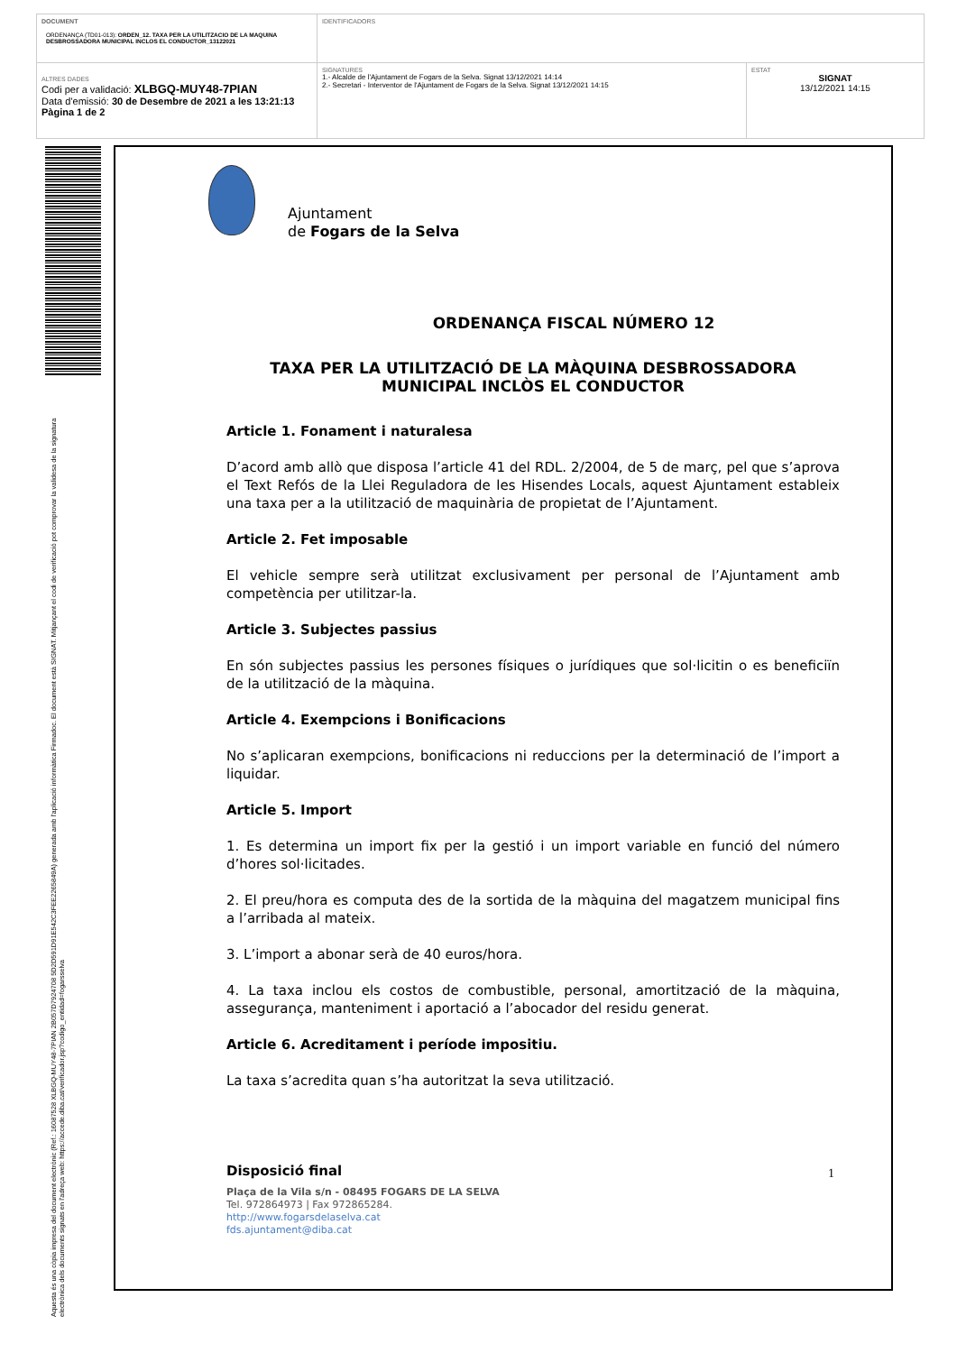| DOCUMENT ORDENANÇA (TD01-013): ORDEN_12. TAXA PER LA UTILITZACIO DE LA MAQUINA DESBROSSADORA MUNICIPAL INCLOS EL CONDUCTOR_13122021 | IDENTIFICADORS | |
| ALTRES DADES Codi per a validació: XLBGQ-MUY48-7PIAN Data d'emissió: 30 de Desembre de 2021 a les 13:21:13 Pàgina 1 de 2 | SIGNATURES 1.- Alcalde de l'Ajuntament de Fogars de la Selva. Signat 13/12/2021 14:14 2.- Secretari - Interventor de l'Ajuntament de Fogars de la Selva. Signat 13/12/2021 14:15 | ESTAT SIGNAT 13/12/2021 14:15 |
Aquesta és una còpia impresa del document electrònic (Ref.: 16087528 XLBGQ-MUY48-7PIAN 2B057D7924708 5D2D591D91E542C3FEE2265849A) generada amb l'aplicació informàtica Firmadoc. El document està SIGNAT. Mitjançant el codi de verificació pot comprovar la validesa de la signatura electrònica dels documents signats en l'adreça web: https://accede.diba.cat/verificador.jsp?codigo_entidad=fogarsselva
Ajuntament
de Fogars de la Selva
ORDENANÇA FISCAL NÚMERO 12
TAXA PER LA UTILITZACIÓ DE LA MÀQUINA DESBROSSADORA
MUNICIPAL INCLÒS EL CONDUCTOR
Article 1. Fonament i naturalesa
D’acord amb allò que disposa l’article 41 del RDL. 2/2004, de 5 de març, pel que s’aprova el Text Refós de la Llei Reguladora de les Hisendes Locals, aquest Ajuntament estableix una taxa per a la utilització de maquinària de propietat de l’Ajuntament.
Article 2. Fet imposable
El vehicle sempre serà utilitzat exclusivament per personal de l’Ajuntament amb competència per utilitzar-la.
Article 3. Subjectes passius
En són subjectes passius les persones físiques o jurídiques que sol·licitin o es beneficiïn de la utilització de la màquina.
Article 4. Exempcions i Bonificacions
No s’aplicaran exempcions, bonificacions ni reduccions per la determinació de l’import a liquidar.
Article 5. Import
1. Es determina un import fix per la gestió i un import variable en funció del número d’hores sol·licitades.
2. El preu/hora es computa des de la sortida de la màquina del magatzem municipal fins a l’arribada al mateix.
3. L’import a abonar serà de 40 euros/hora.
4. La taxa inclou els costos de combustible, personal, amortització de la màquina, assegurança, manteniment i aportació a l’abocador del residu generat.
Article 6. Acreditament i període impositiu.
La taxa s’acredita quan s’ha autoritzat la seva utilització.
Disposició final
1
Plaça de la Vila s/n - 08495 FOGARS DE LA SELVA
Tel. 972864973 | Fax 972865284.
http://www.fogarsdelaselva.cat
fds.ajuntament@diba.cat